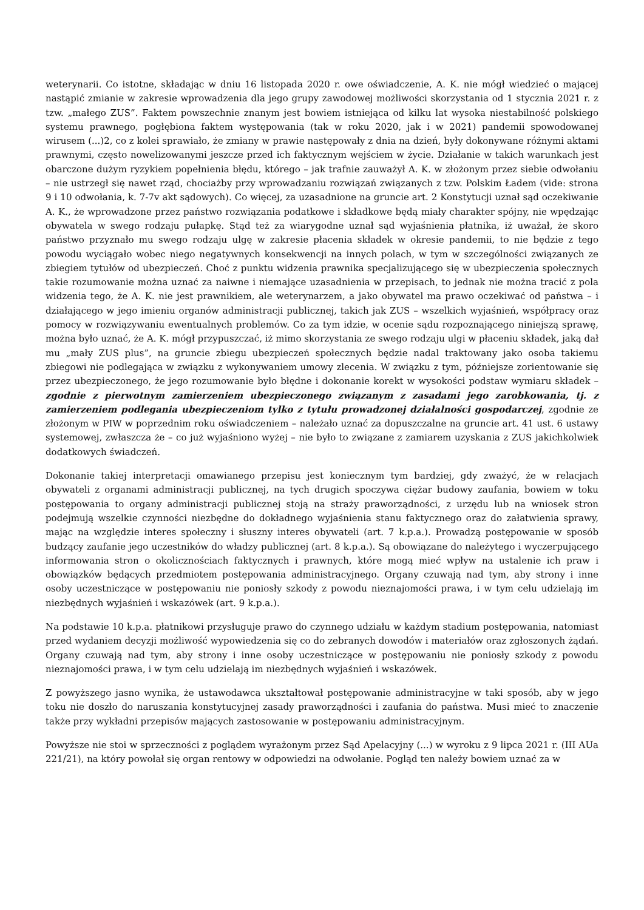weterynarii. Co istotne, składając w dniu 16 listopada 2020 r. owe oświadczenie, A. K. nie mógł wiedzieć o mającej nastąpić zmianie w zakresie wprowadzenia dla jego grupy zawodowej możliwości skorzystania od 1 stycznia 2021 r. z tzw. „małego ZUS”. Faktem powszechnie znanym jest bowiem istniejąca od kilku lat wysoka niestabilność polskiego systemu prawnego, pogłębiona faktem występowania (tak w roku 2020, jak i w 2021) pandemii spowodowanej wirusem (...)2, co z kolei sprawiało, że zmiany w prawie następowały z dnia na dzień, były dokonywane różnymi aktami prawnymi, często nowelizowanymi jeszcze przed ich faktycznym wejściem w życie. Działanie w takich warunkach jest obarczone dużym ryzykiem popełnienia błędu, którego – jak trafnie zauważył A. K. w złożonym przez siebie odwołaniu – nie ustrzegł się nawet rząd, chociażby przy wprowadzaniu rozwiązań związanych z tzw. Polskim Ładem (vide: strona 9 i 10 odwołania, k. 7-7v akt sądowych). Co więcej, za uzasadnione na gruncie art. 2 Konstytucji uznał sąd oczekiwanie A. K., że wprowadzone przez państwo rozwiązania podatkowe i składkowe będą miały charakter spójny, nie wpędzając obywatela w swego rodzaju pułapkę. Stąd też za wiarygodne uznał sąd wyjaśnienia płatnika, iż uważał, że skoro państwo przyznało mu swego rodzaju ulgę w zakresie płacenia składek w okresie pandemii, to nie będzie z tego powodu wyciągało wobec niego negatywnych konsekwencji na innych polach, w tym w szczególności związanych ze zbiegiem tytułów od ubezpieczeń. Choć z punktu widzenia prawnika specjalizującego się w ubezpieczenia społecznych takie rozumowanie można uznać za naiwne i niemające uzasadnienia w przepisach, to jednak nie można tracić z pola widzenia tego, że A. K. nie jest prawnikiem, ale weterynarzem, a jako obywatel ma prawo oczekiwać od państwa – i działającego w jego imieniu organów administracji publicznej, takich jak ZUS – wszelkich wyjaśnień, współpracy oraz pomocy w rozwiązywaniu ewentualnych problemów. Co za tym idzie, w ocenie sądu rozpoznającego niniejszą sprawę, można było uznać, że A. K. mógł przypuszczać, iż mimo skorzystania ze swego rodzaju ulgi w płaceniu składek, jaką dał mu „mały ZUS plus”, na gruncie zbiegu ubezpieczeń społecznych będzie nadal traktowany jako osoba takiemu zbiegowi nie podlegająca w związku z wykonywaniem umowy zlecenia. W związku z tym, późniejsze zorientowanie się przez ubezpieczonego, że jego rozumowanie było błędne i dokonanie korekt w wysokości podstaw wymiaru składek – zgodnie z pierwotnym zamierzeniem ubezpieczonego związanym z zasadami jego zarobkowania, tj. z zamierzeniem podlegania ubezpieczeniom tylko z tytułu prowadzonej działalności gospodarczej, zgodnie ze złożonym w PIW w poprzednim roku oświadczeniem – należało uznać za dopuszczalne na gruncie art. 41 ust. 6 ustawy systemowej, zwłaszcza że – co już wyjaśniono wyżej – nie było to związane z zamiarem uzyskania z ZUS jakichkolwiek dodatkowych świadczeń.
Dokonanie takiej interpretacji omawianego przepisu jest koniecznym tym bardziej, gdy zważyć, że w relacjach obywateli z organami administracji publicznej, na tych drugich spoczywa ciężar budowy zaufania, bowiem w toku postępowania to organy administracji publicznej stoją na straży praworządności, z urzędu lub na wniosek stron podejmują wszelkie czynności niezbędne do dokładnego wyjaśnienia stanu faktycznego oraz do załatwienia sprawy, mając na względzie interes społeczny i słuszny interes obywateli (art. 7 k.p.a.). Prowadzą postępowanie w sposób budzący zaufanie jego uczestników do władzy publicznej (art. 8 k.p.a.). Są obowiązane do należytego i wyczerpującego informowania stron o okolicznościach faktycznych i prawnych, które mogą mieć wpływ na ustalenie ich praw i obowiązków będących przedmiotem postępowania administracyjnego. Organy czuwają nad tym, aby strony i inne osoby uczestniczące w postępowaniu nie poniosły szkody z powodu nieznajomości prawa, i w tym celu udzielają im niezbędnych wyjaśnień i wskazówek (art. 9 k.p.a.).
Na podstawie 10 k.p.a. płatnikowi przysługuje prawo do czynnego udziału w każdym stadium postępowania, natomiast przed wydaniem decyzji możliwość wypowiedzenia się co do zebranych dowodów i materiałów oraz zgłoszonych żądań. Organy czuwają nad tym, aby strony i inne osoby uczestniczące w postępowaniu nie poniosły szkody z powodu nieznajomości prawa, i w tym celu udzielają im niezbędnych wyjaśnień i wskazówek.
Z powyższego jasno wynika, że ustawodawca ukształtował postępowanie administracyjne w taki sposób, aby w jego toku nie doszło do naruszania konstytucyjnej zasady praworządności i zaufania do państwa. Musi mieć to znaczenie także przy wykładni przepisów mających zastosowanie w postępowaniu administracyjnym.
Powyższe nie stoi w sprzeczności z poglądem wyrażonym przez Sąd Apelacyjny (...) w wyroku z 9 lipca 2021 r. (III AUa 221/21), na który powołał się organ rentowy w odpowiedzi na odwołanie. Pogląd ten należy bowiem uznać za w